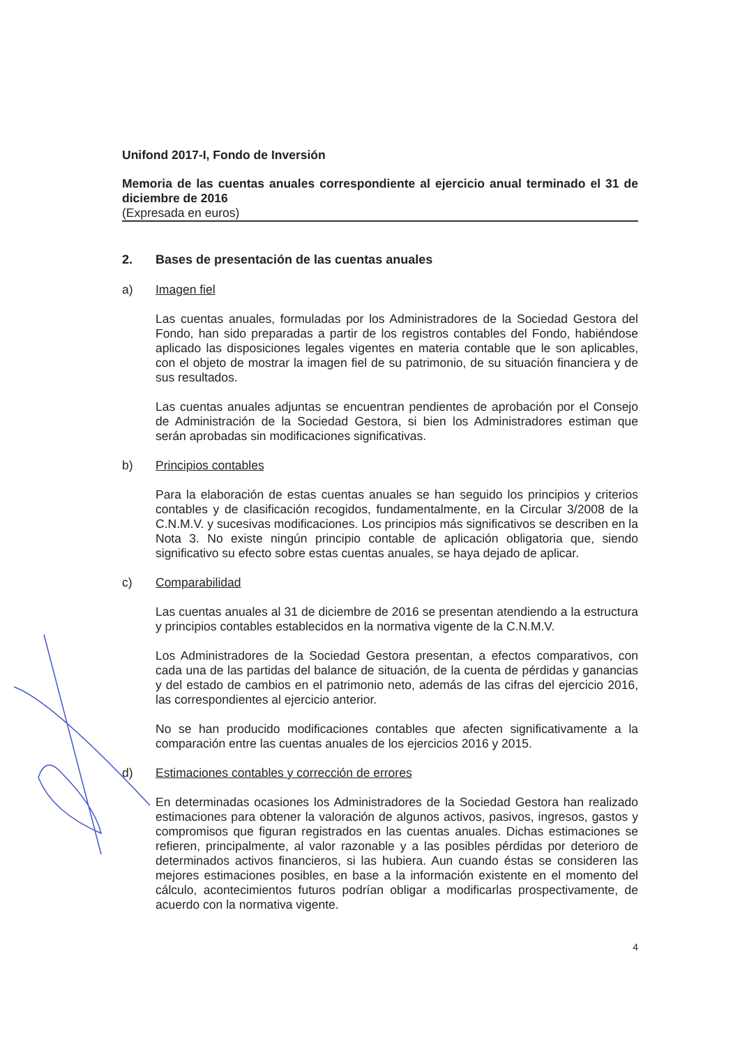Unifond 2017-I, Fondo de Inversión
Memoria de las cuentas anuales correspondiente al ejercicio anual terminado el 31 de diciembre de 2016
(Expresada en euros)
2. Bases de presentación de las cuentas anuales
a) Imagen fiel
Las cuentas anuales, formuladas por los Administradores de la Sociedad Gestora del Fondo, han sido preparadas a partir de los registros contables del Fondo, habiéndose aplicado las disposiciones legales vigentes en materia contable que le son aplicables, con el objeto de mostrar la imagen fiel de su patrimonio, de su situación financiera y de sus resultados.
Las cuentas anuales adjuntas se encuentran pendientes de aprobación por el Consejo de Administración de la Sociedad Gestora, si bien los Administradores estiman que serán aprobadas sin modificaciones significativas.
b) Principios contables
Para la elaboración de estas cuentas anuales se han seguido los principios y criterios contables y de clasificación recogidos, fundamentalmente, en la Circular 3/2008 de la C.N.M.V. y sucesivas modificaciones. Los principios más significativos se describen en la Nota 3. No existe ningún principio contable de aplicación obligatoria que, siendo significativo su efecto sobre estas cuentas anuales, se haya dejado de aplicar.
c) Comparabilidad
Las cuentas anuales al 31 de diciembre de 2016 se presentan atendiendo a la estructura y principios contables establecidos en la normativa vigente de la C.N.M.V.
Los Administradores de la Sociedad Gestora presentan, a efectos comparativos, con cada una de las partidas del balance de situación, de la cuenta de pérdidas y ganancias y del estado de cambios en el patrimonio neto, además de las cifras del ejercicio 2016, las correspondientes al ejercicio anterior.
No se han producido modificaciones contables que afecten significativamente a la comparación entre las cuentas anuales de los ejercicios 2016 y 2015.
d) Estimaciones contables y corrección de errores
En determinadas ocasiones los Administradores de la Sociedad Gestora han realizado estimaciones para obtener la valoración de algunos activos, pasivos, ingresos, gastos y compromisos que figuran registrados en las cuentas anuales. Dichas estimaciones se refieren, principalmente, al valor razonable y a las posibles pérdidas por deterioro de determinados activos financieros, si las hubiera. Aun cuando éstas se consideren las mejores estimaciones posibles, en base a la información existente en el momento del cálculo, acontecimientos futuros podrían obligar a modificarlas prospectivamente, de acuerdo con la normativa vigente.
4